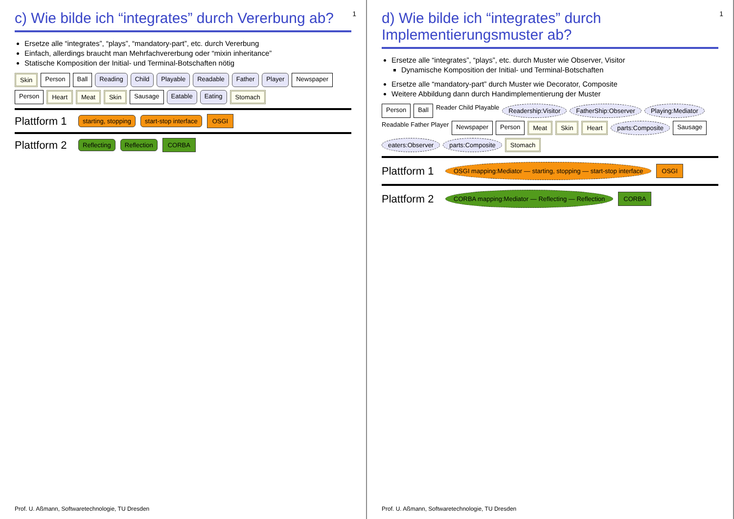1
c) Wie bilde ich “integrates” durch Vererbung ab?
Ersetze alle “integrates”, “plays”, “mandatory-part”, etc. durch Vererbung
Einfach, allerdings braucht man Mehrfachvererbung oder “mixin inheritance”
Statische Komposition der Initial- und Terminal-Botschaften nötig
Skin Person Ball Reading Child Playable Readable Father Player Newspaper Person Heart Meat Skin Sausage Eatable Eating Stomach
Plattform 1 starting, stopping start-stop interface OSGI
Plattform 2 Reflecting Reflection CORBA
Prof. U. Aßmann, Softwaretechnologie, TU Dresden
1
d) Wie bilde ich “integrates” durch Implementierungsmuster ab?
Ersetze alle “integrates”, “plays”, etc. durch Muster wie Observer, Visitor
Dynamische Komposition der Initial- und Terminal-Botschaften
Ersetze alle “mandatory-part” durch Muster wie Decorator, Composite
Weitere Abbildung dann durch Handimplementierung der Muster
Person Ball Reader Child Playable Readership:Visitor FatherShip:Observer Playing:Mediator Readable Father Player Newspaper Person Meat Skin Heart parts:Composite Sausage eaters:Observer parts:Composite Stomach
Plattform 1 OSGI mapping:Mediator — starting, stopping — start-stop interface OSGI
Plattform 2 CORBA mapping:Mediator — Reflecting — Reflection CORBA
Prof. U. Aßmann, Softwaretechnologie, TU Dresden